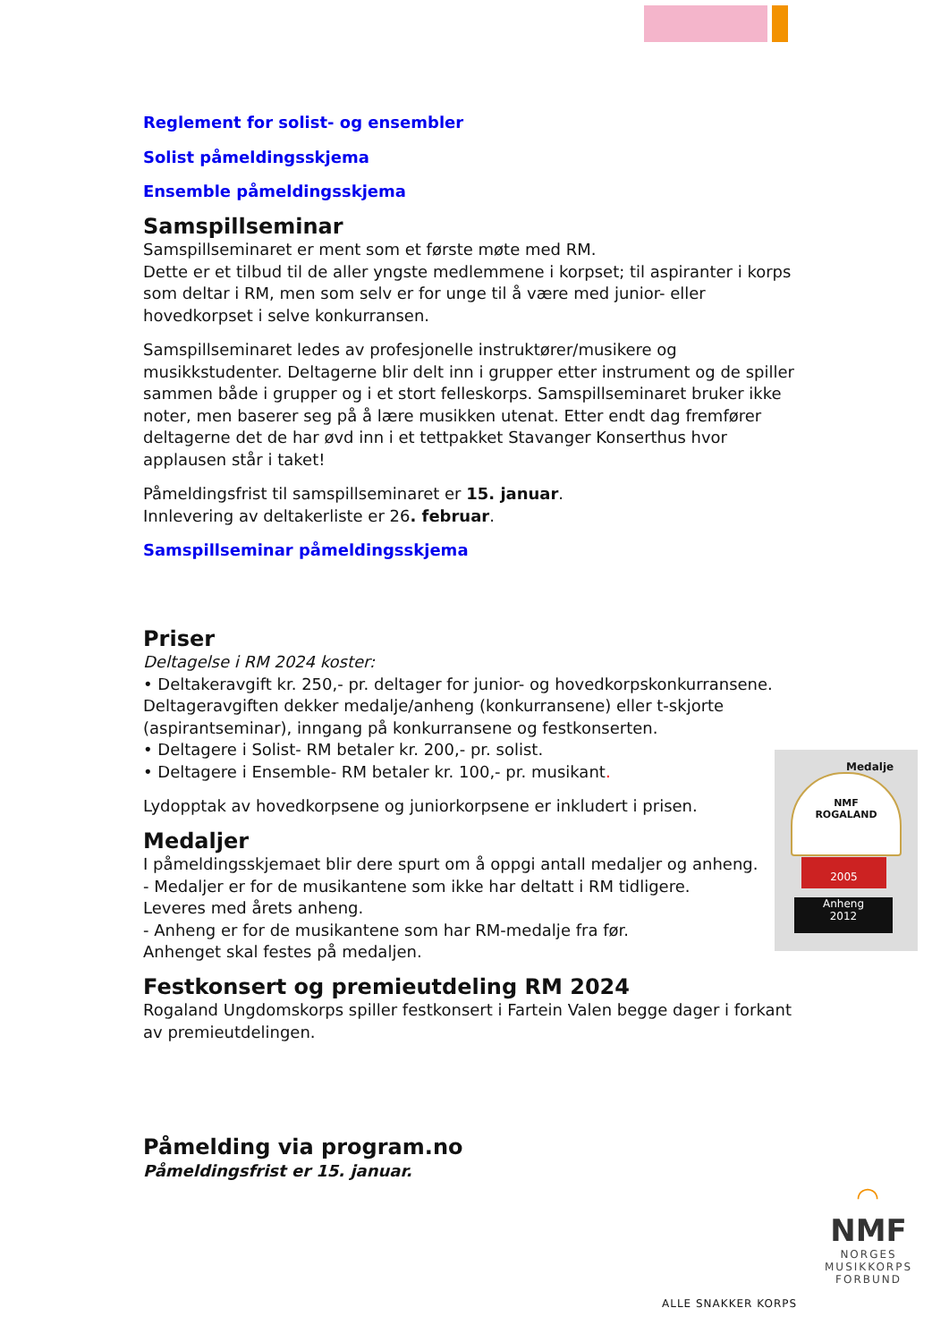Reglement for solist- og ensembler
Solist påmeldingsskjema
Ensemble påmeldingsskjema
Samspillseminar
Samspillseminaret er ment som et første møte med RM.
Dette er et tilbud til de aller yngste medlemmene i korpset; til aspiranter i korps som deltar i RM, men som selv er for unge til å være med junior- eller hovedkorpset i selve konkurransen.
Samspillseminaret ledes av profesjonelle instruktører/musikere og musikkstudenter. Deltagerne blir delt inn i grupper etter instrument og de spiller sammen både i grupper og i et stort felleskorps. Samspillseminaret bruker ikke noter, men baserer seg på å lære musikken utenat. Etter endt dag fremfører deltagerne det de har øvd inn i et tettpakket Stavanger Konserthus hvor applausen står i taket!
Påmeldingsfrist til samspillseminaret er 15. januar.
Innlevering av deltakerliste er 26. februar.
Samspillseminar påmeldingsskjema
Priser
Deltagelse i RM 2024 koster:
• Deltakeravgift kr. 250,- pr. deltager for junior- og hovedkorpskonkurransene. Deltageravgiften dekker medalje/anheng (konkurransene) eller t-skjorte (aspirantseminar), inngang på konkurransene og festkonserten.
• Deltagere i Solist- RM betaler kr. 200,- pr. solist.
• Deltagere i Ensemble- RM betaler kr. 100,- pr. musikant.
Lydopptak av hovedkorpsene og juniorkorpsene er inkludert i prisen.
Medaljer
I påmeldingsskjemaet blir dere spurt om å oppgi antall medaljer og anheng.
- Medaljer er for de musikantene som ikke har deltatt i RM tidligere.
Leveres med årets anheng.
- Anheng er for de musikantene som har RM-medalje fra før.
Anhenget skal festes på medaljen.
Festkonsert og premieutdeling RM 2024
Rogaland Ungdomskorps spiller festkonsert i Fartein Valen begge dager i forkant av premieutdelingen.
Påmelding via program.no
Påmeldingsfrist er 15. januar.
Medalje
NMF
ROGALAND
2005
Anheng
2012
◠
NMF
NORGES
MUSIKKORPS
FORBUND
ALLE SNAKKER KORPS